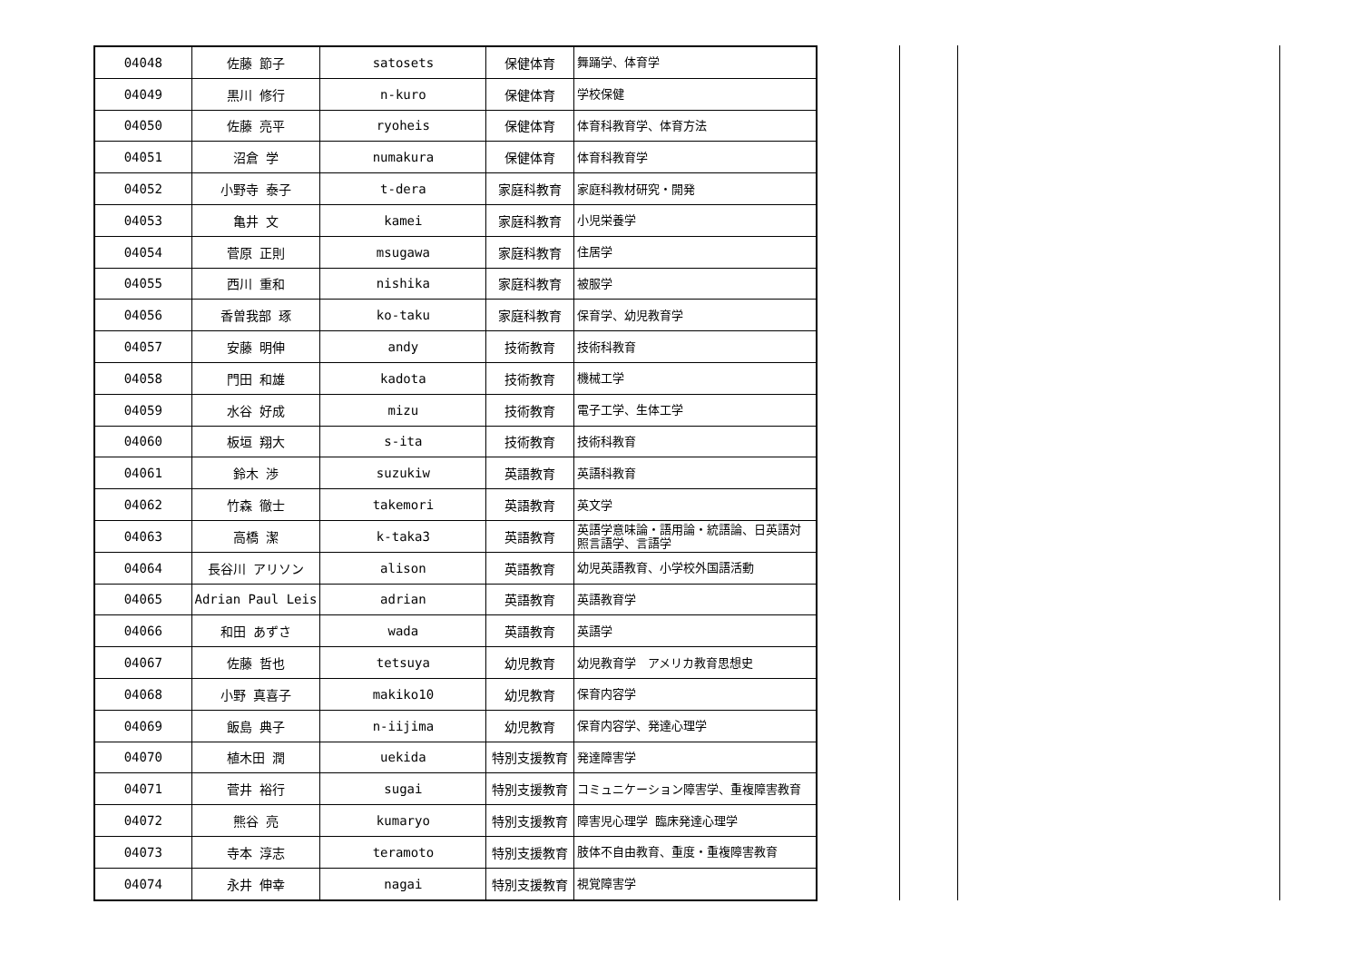| 04048 | 佐藤 節子 | satosets | 保健体育 | 舞踊学、体育学 |
| 04049 | 黒川 修行 | n-kuro | 保健体育 | 学校保健 |
| 04050 | 佐藤 亮平 | ryoheis | 保健体育 | 体育科教育学、体育方法 |
| 04051 | 沼倉 学 | numakura | 保健体育 | 体育科教育学 |
| 04052 | 小野寺 泰子 | t-dera | 家庭科教育 | 家庭科教材研究・開発 |
| 04053 | 亀井 文 | kamei | 家庭科教育 | 小児栄養学 |
| 04054 | 菅原 正則 | msugawa | 家庭科教育 | 住居学 |
| 04055 | 西川 重和 | nishika | 家庭科教育 | 被服学 |
| 04056 | 香曽我部 琢 | ko-taku | 家庭科教育 | 保育学、幼児教育学 |
| 04057 | 安藤 明伸 | andy | 技術教育 | 技術科教育 |
| 04058 | 門田 和雄 | kadota | 技術教育 | 機械工学 |
| 04059 | 水谷 好成 | mizu | 技術教育 | 電子工学、生体工学 |
| 04060 | 板垣 翔大 | s-ita | 技術教育 | 技術科教育 |
| 04061 | 鈴木 渉 | suzukiw | 英語教育 | 英語科教育 |
| 04062 | 竹森 徹士 | takemori | 英語教育 | 英文学 |
| 04063 | 高橋 潔 | k-taka3 | 英語教育 | 英語学意味論・語用論・統語論、日英語対照言語学、言語学 |
| 04064 | 長谷川 アリソン | alison | 英語教育 | 幼児英語教育、小学校外国語活動 |
| 04065 | Adrian Paul Leis | adrian | 英語教育 | 英語教育学 |
| 04066 | 和田 あずさ | wada | 英語教育 | 英語学 |
| 04067 | 佐藤 哲也 | tetsuya | 幼児教育 | 幼児教育学 アメリカ教育思想史 |
| 04068 | 小野 真喜子 | makiko10 | 幼児教育 | 保育内容学 |
| 04069 | 飯島 典子 | n-iijima | 幼児教育 | 保育内容学、発達心理学 |
| 04070 | 植木田 潤 | uekida | 特別支援教育 | 発達障害学 |
| 04071 | 菅井 裕行 | sugai | 特別支援教育 | コミュニケーション障害学、重複障害教育 |
| 04072 | 熊谷 亮 | kumaryo | 特別支援教育 | 障害児心理学 臨床発達心理学 |
| 04073 | 寺本 淳志 | teramoto | 特別支援教育 | 肢体不自由教育、重度・重複障害教育 |
| 04074 | 永井 伸幸 | nagai | 特別支援教育 | 視覚障害学 |